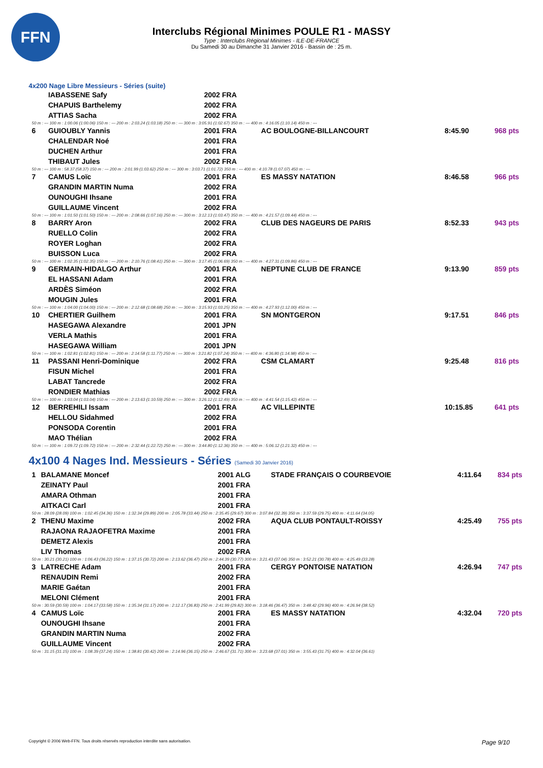FFN
Interclubs Régional Minimes POULE R1 - MASSY
Type : Interclubs Régional Minimes - ILE-DE-FRANCE
Du Samedi 30 au Dimanche 31 Janvier 2016 - Bassin de : 25 m.
4x200 Nage Libre Messieurs - Séries (suite)
| | IABASSENE Safy | 2002 FRA | | | |
| | CHAPUIS Barthelemy | 2002 FRA | | | |
| | ATTIAS Sacha | 2002 FRA | | | |
| 50 m : --- 100 m : 1:00.06 (1:00.06) 150 m : --- 200 m : 2:03.24 (1:03.18) 250 m : --- 300 m : 3:05.91 (1:02.67) 350 m : --- 400 m : 4:16.05 (1:10.14) 450 m : --- | | | | | |
| 6 | GUIOUBLY Yannis | 2001 FRA | AC BOULOGNE-BILLANCOURT | 8:45.90 | 968 pts |
| | CHALENDAR Noé | 2001 FRA | | | |
| | DUCHEN Arthur | 2001 FRA | | | |
| | THIBAUT Jules | 2002 FRA | | | |
| 50 m : --- 100 m : 58.37 (58.37) 150 m : --- 200 m : 2:01.99 (1:03.62) 250 m : --- 300 m : 3:03.71 (1:01.72) 350 m : --- 400 m : 4:10.78 (1:07.07) 450 m : --- | | | | | |
| 7 | CAMUS Loïc | 2001 FRA | ES MASSY NATATION | 8:46.58 | 966 pts |
| | GRANDIN MARTIN Numa | 2002 FRA | | | |
| | OUNOUGHI Ihsane | 2001 FRA | | | |
| | GUILLAUME Vincent | 2002 FRA | | | |
| 50 m : --- 100 m : 1:01.50 (1:01.50) 150 m : --- 200 m : 2:08.66 (1:07.16) 250 m : --- 300 m : 3:12.13 (1:03.47) 350 m : --- 400 m : 4:21.57 (1:09.44) 450 m : --- | | | | | |
| 8 | BARRY Aron | 2002 FRA | CLUB DES NAGEURS DE PARIS | 8:52.33 | 943 pts |
| | RUELLO Colin | 2002 FRA | | | |
| | ROYER Loghan | 2002 FRA | | | |
| | BUISSON Luca | 2002 FRA | | | |
| 50 m : --- 100 m : 1:02.35 (1:02.35) 150 m : --- 200 m : 2:10.76 (1:08.41) 250 m : --- 300 m : 3:17.45 (1:06.69) 350 m : --- 400 m : 4:27.31 (1:09.86) 450 m : --- | | | | | |
| 9 | GERMAIN-HIDALGO Arthur | 2001 FRA | NEPTUNE CLUB DE FRANCE | 9:13.90 | 859 pts |
| | EL HASSANI Adam | 2001 FRA | | | |
| | ARDÈS Siméon | 2002 FRA | | | |
| | MOUGIN Jules | 2001 FRA | | | |
| 50 m : --- 100 m : 1:04.00 (1:04.00) 150 m : --- 200 m : 2:12.68 (1:08.68) 250 m : --- 300 m : 3:15.93 (1:03.25) 350 m : --- 400 m : 4:27.93 (1:12.00) 450 m : --- | | | | | |
| 10 | CHERTIER Guilhem | 2001 FRA | SN MONTGERON | 9:17.51 | 846 pts |
| | HASEGAWA Alexandre | 2001 JPN | | | |
| | VERLA Mathis | 2001 FRA | | | |
| | HASEGAWA William | 2001 JPN | | | |
| 50 m : --- 100 m : 1:02.81 (1:02.81) 150 m : --- 200 m : 2:14.58 (1:11.77) 250 m : --- 300 m : 3:21.82 (1:07.24) 350 m : --- 400 m : 4:36.80 (1:14.98) 450 m : --- | | | | | |
| 11 | PASSANI Henri-Dominique | 2002 FRA | CSM CLAMART | 9:25.48 | 816 pts |
| | FISUN Michel | 2001 FRA | | | |
| | LABAT Tancrede | 2002 FRA | | | |
| | RONDIER Mathias | 2002 FRA | | | |
| 50 m : --- 100 m : 1:03.04 (1:03.04) 150 m : --- 200 m : 2:13.63 (1:10.59) 250 m : --- 300 m : 3:26.12 (1:12.49) 350 m : --- 400 m : 4:41.54 (1:15.42) 450 m : --- | | | | | |
| 12 | BERREHILI Issam | 2001 FRA | AC VILLEPINTE | 10:15.85 | 641 pts |
| | HELLOU Sidahmed | 2002 FRA | | | |
| | PONSODA Corentin | 2001 FRA | | | |
| | MAO Thélian | 2002 FRA | | | |
| 50 m : --- 100 m : 1:09.72 (1:09.72) 150 m : --- 200 m : 2:32.44 (1:22.72) 250 m : --- 300 m : 3:44.80 (1:12.36) 350 m : --- 400 m : 5:06.12 (1:21.32) 450 m : --- | | | | | |
4x100 4 Nages Ind. Messieurs - Séries (Samedi 30 Janvier 2016)
| 1 | BALAMANE Moncef | 2001 ALG | STADE FRANÇAIS O COURBEVOIE | 4:11.64 | 834 pts |
| | ZEINATY Paul | 2001 FRA | | | |
| | AMARA Othman | 2001 FRA | | | |
| | AITKACI Carl | 2001 FRA | | | |
| 50 m : 28.09 (28.09) 100 m : 1:02.45 (34.36) 150 m : 1:32.34 (29.89) 200 m : 2:05.78 (33.44) 250 m : 2:35.45 (29.67) 300 m : 3:07.84 (32.39) 350 m : 3:37.59 (29.75) 400 m : 4:11.64 (34.05) | | | | | |
| 2 | THENU Maxime | 2002 FRA | AQUA CLUB PONTAULT-ROISSY | 4:25.49 | 755 pts |
| | RAJAONA RAJAOFETRA Maxime | 2001 FRA | | | |
| | DEMETZ Alexis | 2001 FRA | | | |
| | LIV Thomas | 2002 FRA | | | |
| 50 m : 30.21 (30.21) 100 m : 1:06.43 (36.22) 150 m : 1:37.15 (30.72) 200 m : 2:13.62 (36.47) 250 m : 2:44.39 (30.77) 300 m : 3:21.43 (37.04) 350 m : 3:52.21 (30.78) 400 m : 4:25.49 (33.28) | | | | | |
| 3 | LATRECHE Adam | 2001 FRA | CERGY PONTOISE NATATION | 4:26.94 | 747 pts |
| | RENAUDIN Remi | 2002 FRA | | | |
| | MARIE Gaétan | 2001 FRA | | | |
| | MELONI Clément | 2001 FRA | | | |
| 50 m : 30.59 (30.59) 100 m : 1:04.17 (33.58) 150 m : 1:35.34 (31.17) 200 m : 2:12.17 (36.83) 250 m : 2:41.99 (29.82) 300 m : 3:18.46 (36.47) 350 m : 3:48.42 (29.96) 400 m : 4:26.94 (38.52) | | | | | |
| 4 | CAMUS Loïc | 2001 FRA | ES MASSY NATATION | 4:32.04 | 720 pts |
| | OUNOUGHI Ihsane | 2001 FRA | | | |
| | GRANDIN MARTIN Numa | 2002 FRA | | | |
| | GUILLAUME Vincent | 2002 FRA | | | |
| 50 m : 31.15 (31.15) 100 m : 1:08.39 (37.24) 150 m : 1:38.81 (30.42) 200 m : 2:14.96 (36.15) 250 m : 2:46.67 (31.71) 300 m : 3:23.68 (37.01) 350 m : 3:55.43 (31.75) 400 m : 4:32.04 (36.61) | | | | | |
Copyright © 2006 Web-FFN. Tous droits réservés reproduction interdite sans autorisation. Page 9/10